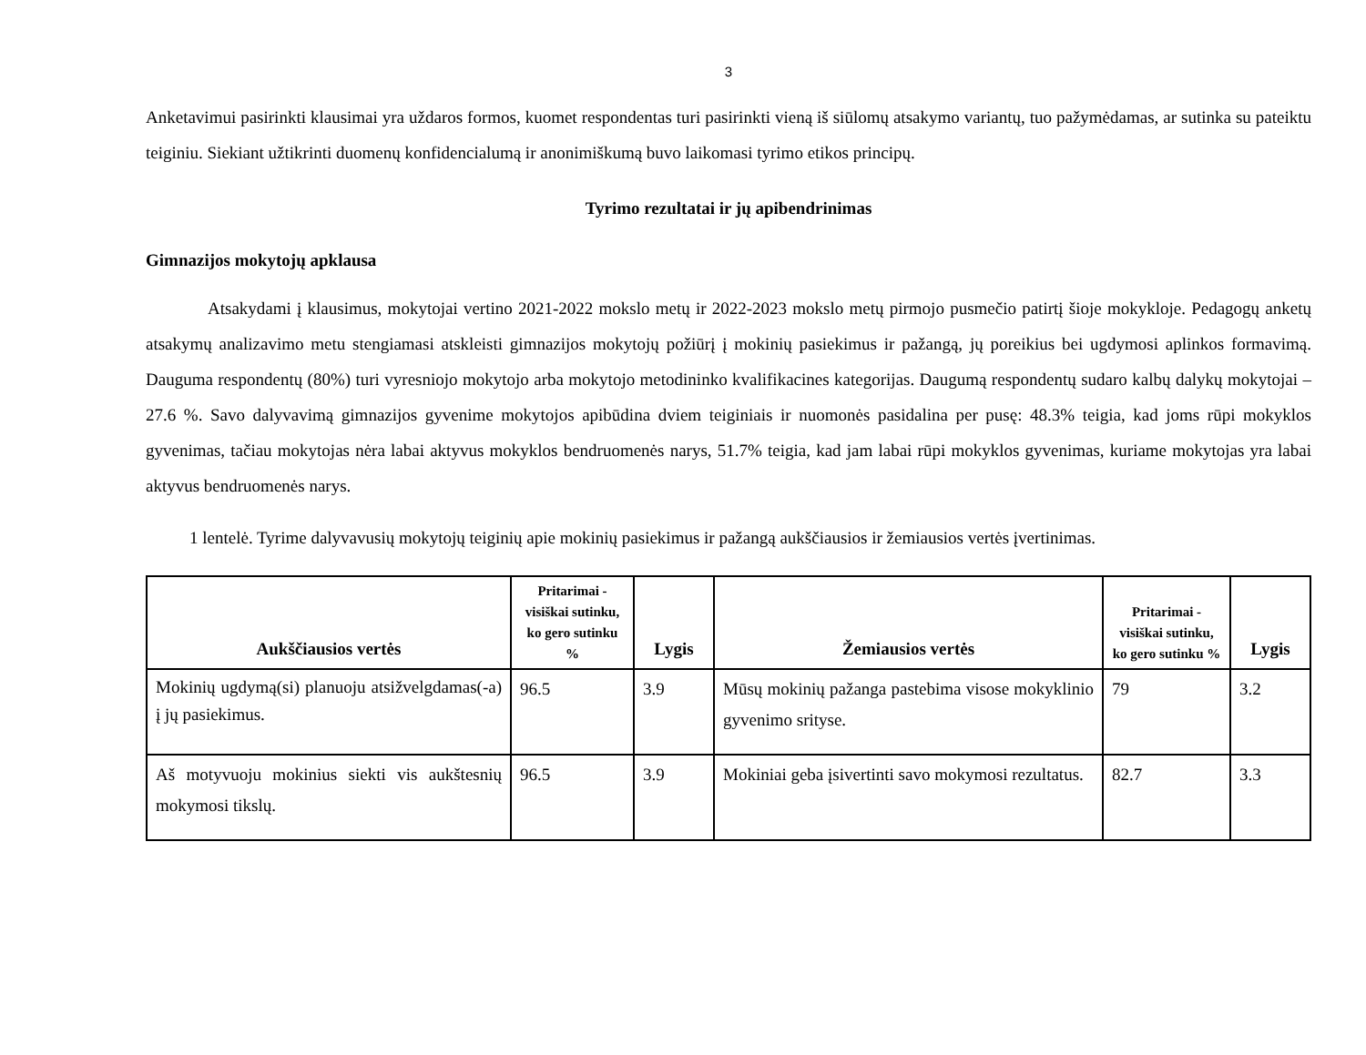3
Anketavimui pasirinkti klausimai yra uždaros formos, kuomet respondentas turi pasirinkti vieną iš siūlomų atsakymo variantų, tuo pažymėdamas, ar sutinka su pateiktu teiginiu. Siekiant užtikrinti duomenų konfidencialumą ir anonimiškumą buvo laikomasi tyrimo etikos principų.
Tyrimo rezultatai ir jų apibendrinimas
Gimnazijos mokytojų apklausa
Atsakydami į klausimus, mokytojai vertino 2021-2022 mokslo metų ir 2022-2023 mokslo metų pirmojo pusmečio patirtį šioje mokykloje. Pedagogų anketų atsakymų analizavimo metu stengiamasi atskleisti gimnazijos mokytojų požiūrį į mokinių pasiekimus ir pažangą, jų poreikius bei ugdymosi aplinkos formavimą. Dauguma respondentų (80%) turi vyresniojo mokytojo arba mokytojo metodininko kvalifikacines kategorijas. Daugumą respondentų sudaro kalbų dalykų mokytojai – 27.6 %. Savo dalyvavimą gimnazijos gyvenime mokytojos apibūdina dviem teiginiais ir nuomonės pasidalina per pusę: 48.3% teigia, kad joms rūpi mokyklos gyvenimas, tačiau mokytojas nėra labai aktyvus mokyklos bendruomenės narys, 51.7% teigia, kad jam labai rūpi mokyklos gyvenimas, kuriame mokytojas yra labai aktyvus bendruomenės narys.
1 lentelė. Tyrime dalyvavusių mokytojų teiginių apie mokinių pasiekimus ir pažangą aukščiausios ir žemiausios vertės įvertinimas.
| Aukščiausios vertės | Pritarimai - visiškai sutinku, ko gero sutinku % | Lygis | Žemiausios vertės | Pritarimai - visiškai sutinku, ko gero sutinku % | Lygis |
| --- | --- | --- | --- | --- | --- |
| Mokinių ugdymą(si) planuoju atsižvelgdamas(-a) į jų pasiekimus. | 96.5 | 3.9 | Mūsų mokinių pažanga pastebima visose mokyklinio gyvenimo srityse. | 79 | 3.2 |
| Aš motyvuoju mokinius siekti vis aukštesnių mokymosi tikslų. | 96.5 | 3.9 | Mokiniai geba įsivertinti savo mokymosi rezultatus. | 82.7 | 3.3 |